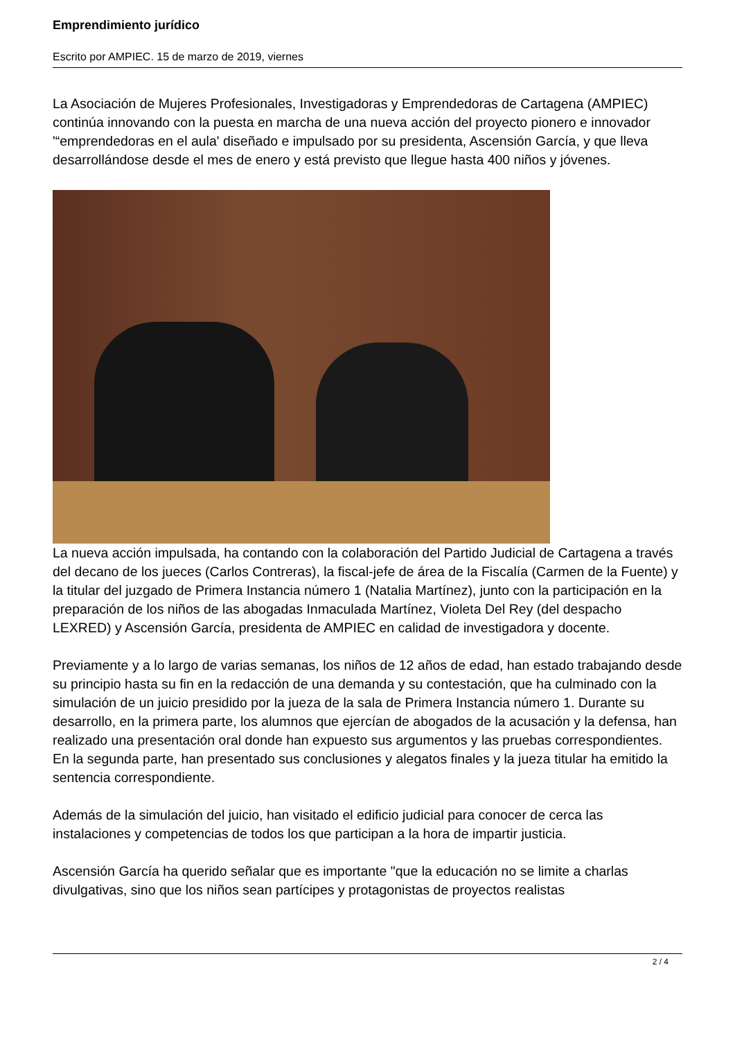Emprendimiento jurídico
Escrito por AMPIEC. 15 de marzo de 2019, viernes
La Asociación de Mujeres Profesionales, Investigadoras y Emprendedoras de Cartagena (AMPIEC) continúa innovando con la puesta en marcha de una nueva acción del proyecto pionero e innovador '“emprendedoras en el aula' diseñado e impulsado por su presidenta, Ascensión García, y que lleva desarrollándose desde el mes de enero y está previsto que llegue hasta 400 niños y jóvenes.
La nueva acción impulsada, ha contando con la colaboración del Partido Judicial de Cartagena a través del decano de los jueces (Carlos Contreras), la fiscal-jefe de área de la Fiscalía (Carmen de la Fuente) y la titular del juzgado de Primera Instancia número 1 (Natalia Martínez), junto con la participación en la preparación de los niños de las abogadas Inmaculada Martínez, Violeta Del Rey (del despacho LEXRED) y Ascensión García, presidenta de AMPIEC en calidad de investigadora y docente.
Previamente y a lo largo de varias semanas, los niños de 12 años de edad, han estado trabajando desde su principio hasta su fin en la redacción de una demanda y su contestación, que ha culminado con la simulación de un juicio presidido por la jueza de la sala de Primera Instancia número 1. Durante su desarrollo, en la primera parte, los alumnos que ejercían de abogados de la acusación y la defensa, han realizado una presentación oral donde han expuesto sus argumentos y las pruebas correspondientes. En la segunda parte, han presentado sus conclusiones y alegatos finales y la jueza titular ha emitido la sentencia correspondiente.
Además de la simulación del juicio, han visitado el edificio judicial para conocer de cerca las instalaciones y competencias de todos los que participan a la hora de impartir justicia.
Ascensión García ha querido señalar que es importante "que la educación no se limite a charlas divulgativas, sino que los niños sean partícipes y protagonistas de proyectos realistas
2 / 4